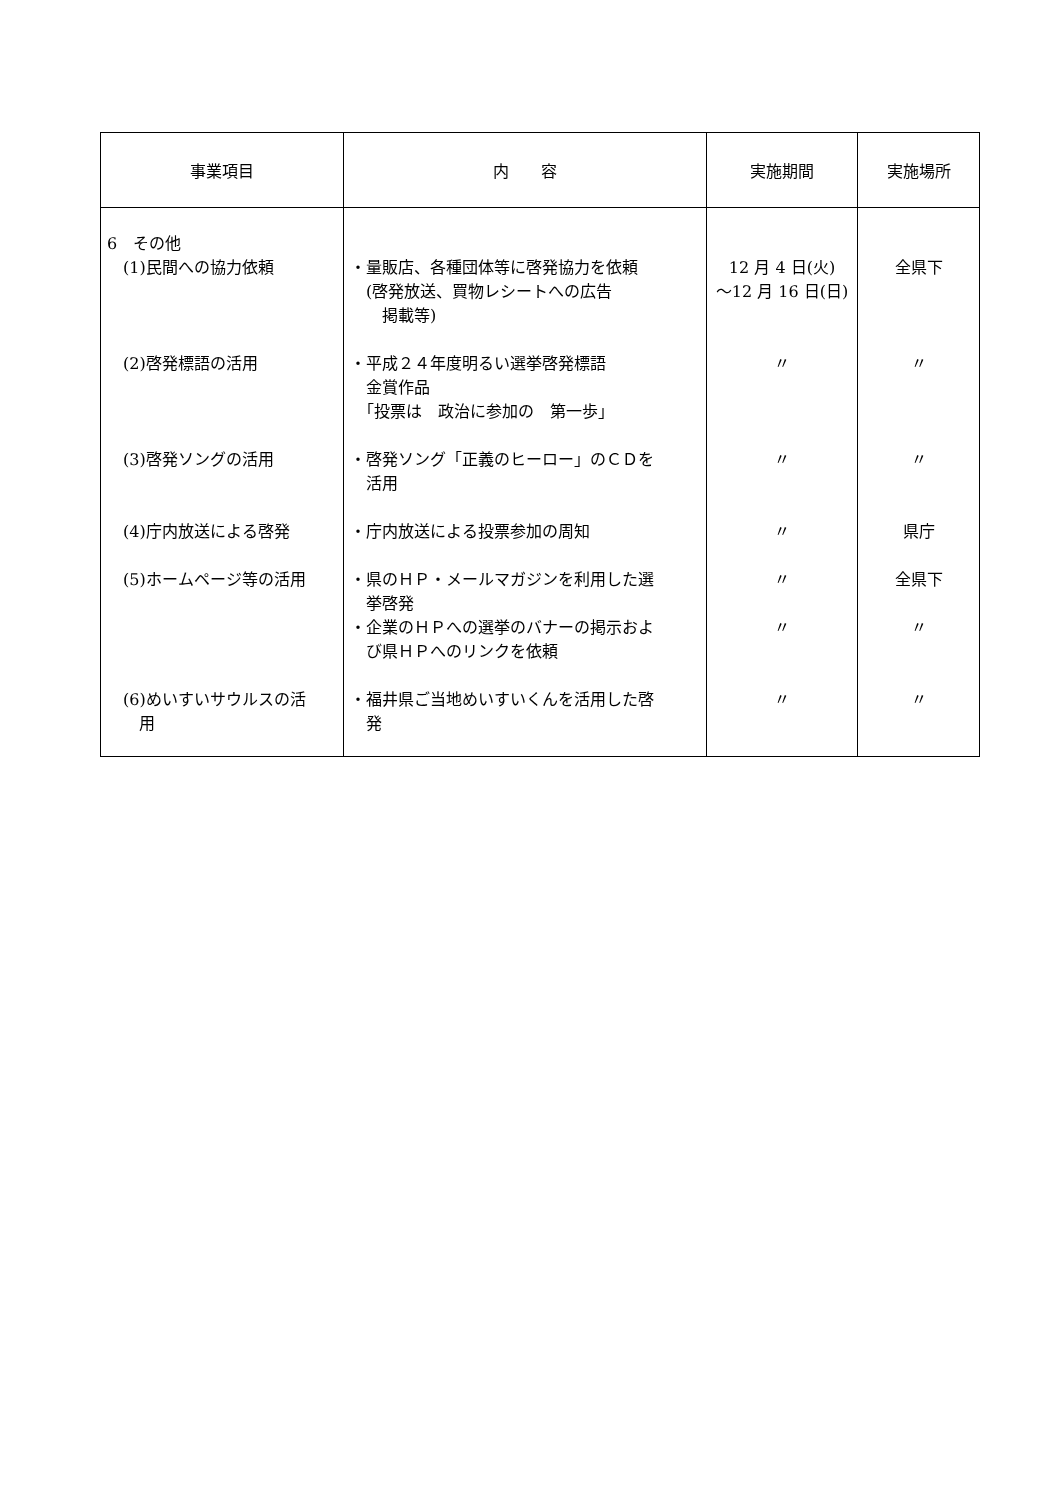| 事業項目 | 内 容 | 実施期間 | 実施場所 |
| --- | --- | --- | --- |
| 6 その他 (1)民間への協力依頼 | ・量販店、各種団体等に啓発協力を依頼 (啓発放送、買物レシートへの広告 掲載等) | 12 月 4 日(火) ～12 月 16 日(日) | 全県下 |
| (2)啓発標語の活用 | ・平成２４年度明るい選挙啓発標語 金賞作品 「投票は 政治に参加の 第一歩」 | 〃 | 〃 |
| (3)啓発ソングの活用 | ・啓発ソング「正義のヒーロー」のＣＤを 活用 | 〃 | 〃 |
| (4)庁内放送による啓発 | ・庁内放送による投票参加の周知 | 〃 | 県庁 |
| (5)ホームページ等の活用 | ・県のＨＰ・メールマガジンを利用した選 挙啓発 ・企業のＨＰへの選挙のバナーの掲示およ び県ＨＰへのリンクを依頼 | 〃 〃 | 全県下 〃 |
| (6)めいすいサウルスの活 用 | ・福井県ご当地めいすいくんを活用した啓 発 | 〃 | 〃 |